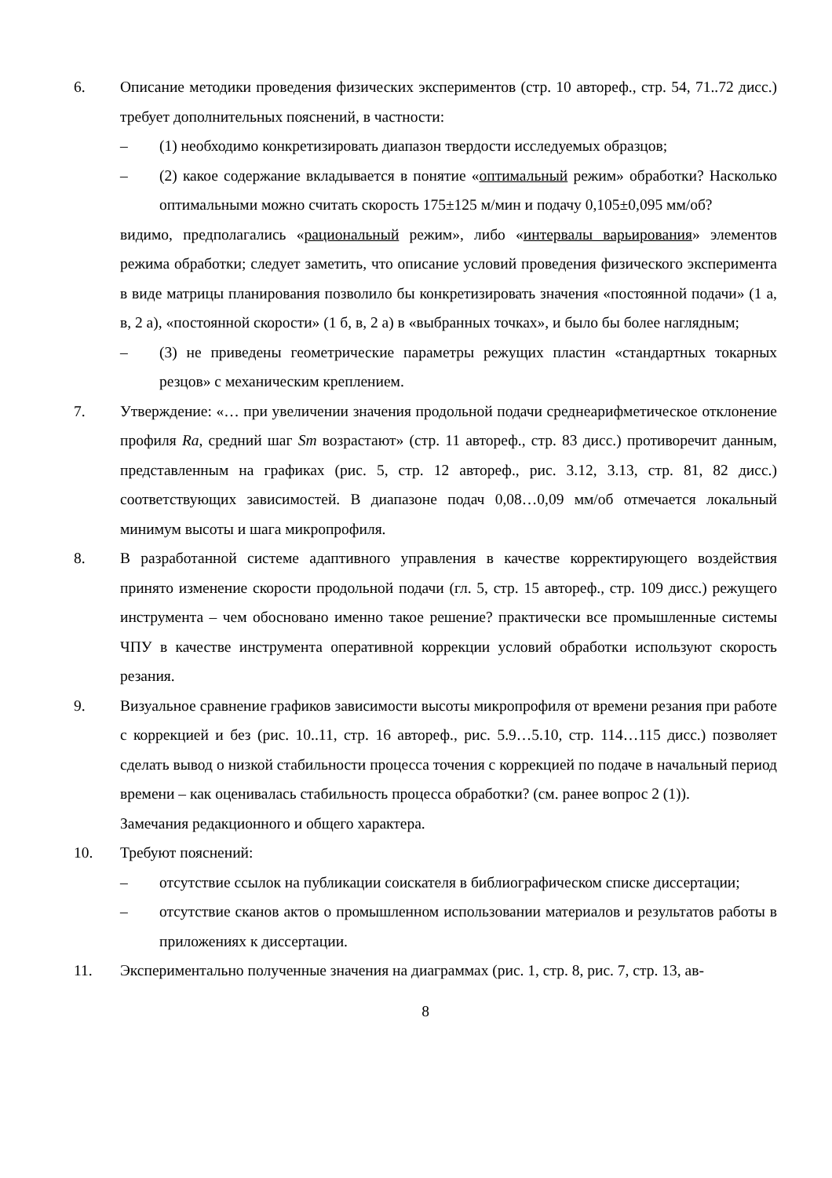6. Описание методики проведения физических экспериментов (стр. 10 автореф., стр. 54, 71..72 дисс.) требует дополнительных пояснений, в частности:
– (1) необходимо конкретизировать диапазон твердости исследуемых образцов;
– (2) какое содержание вкладывается в понятие «оптимальный режим» обработки? Насколько оптимальными можно считать скорость 175±125 м/мин и подачу 0,105±0,095 мм/об?
видимо, предполагались «рациональный режим», либо «интервалы варьирования» элементов режима обработки; следует заметить, что описание условий проведения физического эксперимента в виде матрицы планирования позволило бы конкретизировать значения «постоянной подачи» (1 а, в, 2 а), «постоянной скорости» (1 б, в, 2 а) в «выбранных точках», и было бы более наглядным;
– (3) не приведены геометрические параметры режущих пластин «стандартных токарных резцов» с механическим креплением.
7. Утверждение: «… при увеличении значения продольной подачи среднеарифметическое отклонение профиля Ra, средний шаг Sm возрастают» (стр. 11 автореф., стр. 83 дисс.) противоречит данным, представленным на графиках (рис. 5, стр. 12 автореф., рис. 3.12, 3.13, стр. 81, 82 дисс.) соответствующих зависимостей. В диапазоне подач 0,08…0,09 мм/об отмечается локальный минимум высоты и шага микропрофиля.
8. В разработанной системе адаптивного управления в качестве корректирующего воздействия принято изменение скорости продольной подачи (гл. 5, стр. 15 автореф., стр. 109 дисс.) режущего инструмента – чем обосновано именно такое решение? практически все промышленные системы ЧПУ в качестве инструмента оперативной коррекции условий обработки используют скорость резания.
9. Визуальное сравнение графиков зависимости высоты микропрофиля от времени резания при работе с коррекцией и без (рис. 10..11, стр. 16 автореф., рис. 5.9…5.10, стр. 114…115 дисс.) позволяет сделать вывод о низкой стабильности процесса точения с коррекцией по подаче в начальный период времени – как оценивалась стабильность процесса обработки? (см. ранее вопрос 2 (1)).
Замечания редакционного и общего характера.
10. Требуют пояснений:
– отсутствие ссылок на публикации соискателя в библиографическом списке диссертации;
– отсутствие сканов актов о промышленном использовании материалов и результатов работы в приложениях к диссертации.
11. Экспериментально полученные значения на диаграммах (рис. 1, стр. 8, рис. 7, стр. 13, ав-
8